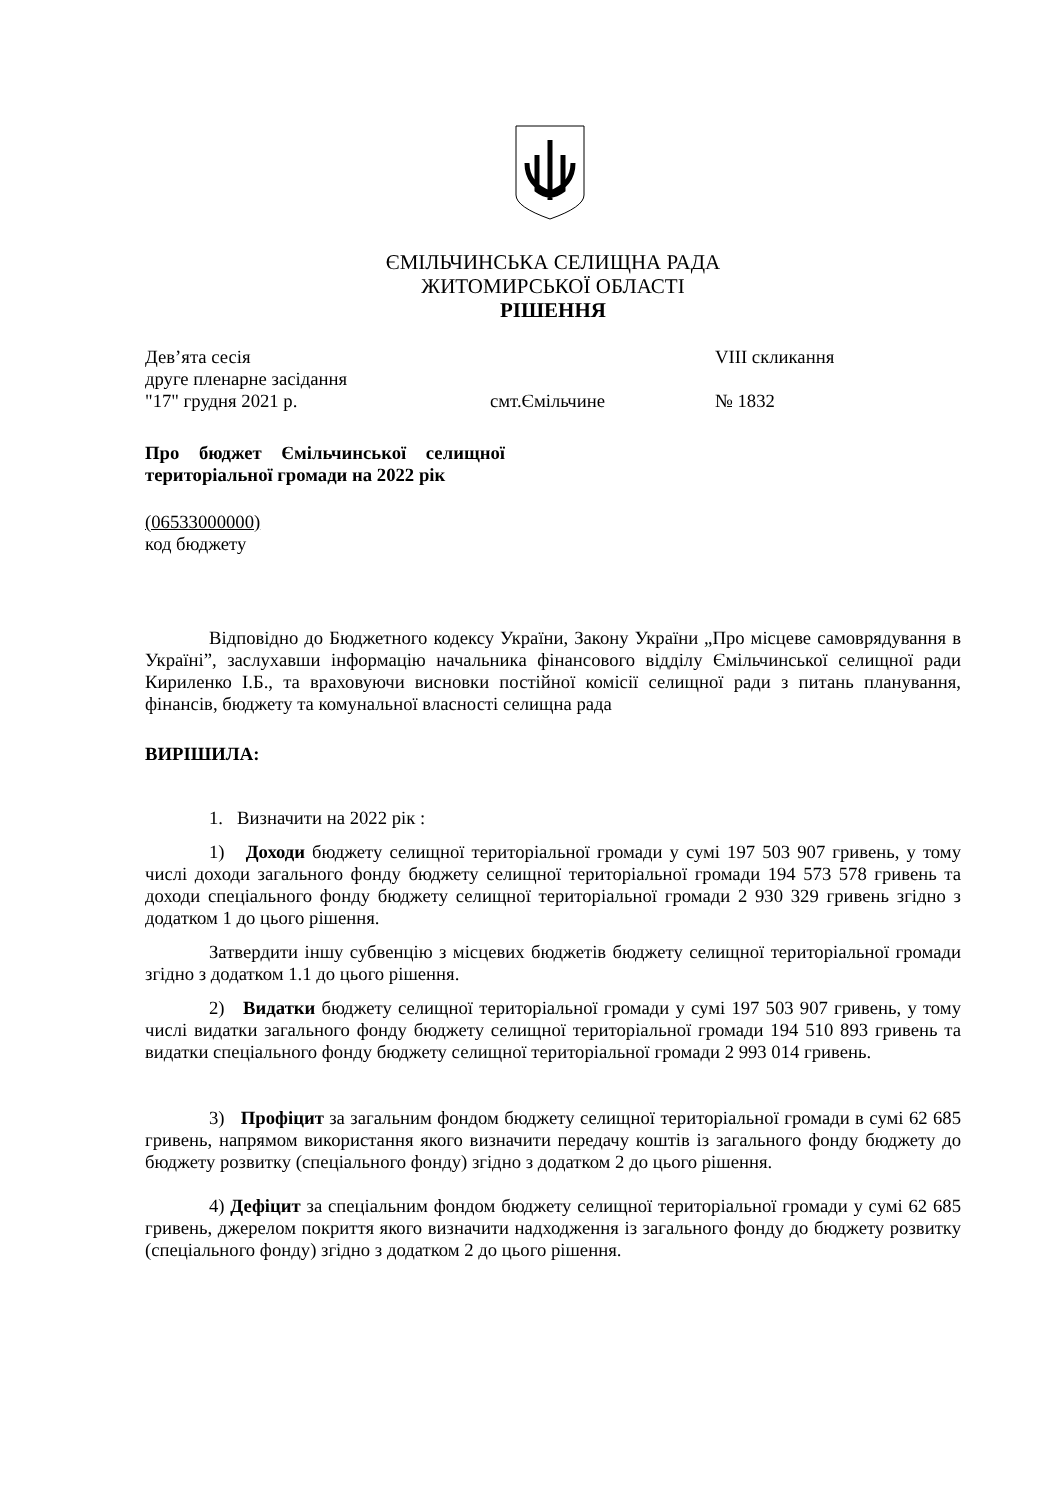ЄМІЛЬЧИНСЬКА СЕЛИЩНА РАДА
ЖИТОМИРСЬКОЇ ОБЛАСТІ
РІШЕННЯ
Дев’ята сесія VIII скликання
друге пленарне засідання
"17" грудня 2021 р. смт.Ємільчине № 1832
Про бюджет Ємільчинської селищної територіальної громади на 2022 рік
(06533000000)
код бюджету
Відповідно до Бюджетного кодексу України, Закону України „Про місцеве самоврядування в Україні”, заслухавши інформацію начальника фінансового відділу Ємільчинської селищної ради Кириленко І.Б., та враховуючи висновки постійної комісії селищної ради з питань планування, фінансів, бюджету та комунальної власності селищна рада
ВИРІШИЛА:
1. Визначити на 2022 рік :
1) Доходи бюджету селищної територіальної громади у сумі 197 503 907 гривень, у тому числі доходи загального фонду бюджету селищної територіальної громади 194 573 578 гривень та доходи спеціального фонду бюджету селищної територіальної громади 2 930 329 гривень згідно з додатком 1 до цього рішення.
Затвердити іншу субвенцію з місцевих бюджетів бюджету селищної територіальної громади згідно з додатком 1.1 до цього рішення.
2) Видатки бюджету селищної територіальної громади у сумі 197 503 907 гривень, у тому числі видатки загального фонду бюджету селищної територіальної громади 194 510 893 гривень та видатки спеціального фонду бюджету селищної територіальної громади 2 993 014 гривень.
3) Профіцит за загальним фондом бюджету селищної територіальної громади в сумі 62 685 гривень, напрямом використання якого визначити передачу коштів із загального фонду бюджету до бюджету розвитку (спеціального фонду) згідно з додатком 2 до цього рішення.
4) Дефіцит за спеціальним фондом бюджету селищної територіальної громади у сумі 62 685 гривень, джерелом покриття якого визначити надходження із загального фонду до бюджету розвитку (спеціального фонду) згідно з додатком 2 до цього рішення.